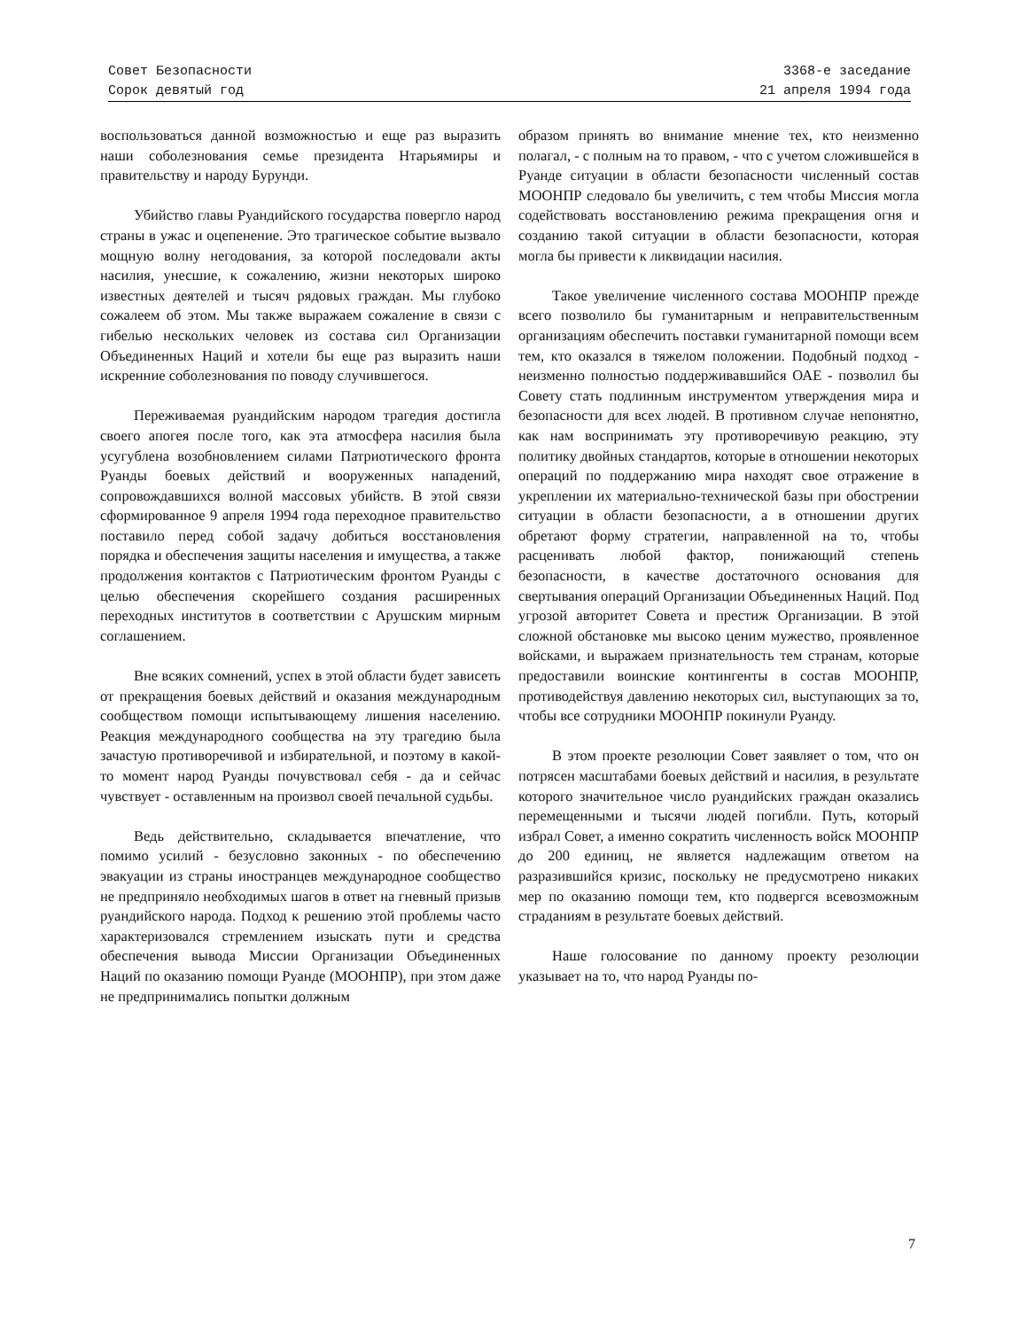Совет Безопасности 3368-е заседание
Сорок девятый год 21 апреля 1994 года
воспользоваться данной возможностью и еще раз выразить наши соболезнования семье президента Нтарьямиры и правительству и народу Бурунди.
Убийство главы Руандийского государства повергло народ страны в ужас и оцепенение. Это трагическое событие вызвало мощную волну негодования, за которой последовали акты насилия, унесшие, к сожалению, жизни некоторых широко известных деятелей и тысяч рядовых граждан. Мы глубоко сожалеем об этом. Мы также выражаем сожаление в связи с гибелью нескольких человек из состава сил Организации Объединенных Наций и хотели бы еще раз выразить наши искренние соболезнования по поводу случившегося.
Переживаемая руандийским народом трагедия достигла своего апогея после того, как эта атмосфера насилия была усугублена возобновлением силами Патриотического фронта Руанды боевых действий и вооруженных нападений, сопровождавшихся волной массовых убийств. В этой связи сформированное 9 апреля 1994 года переходное правительство поставило перед собой задачу добиться восстановления порядка и обеспечения защиты населения и имущества, а также продолжения контактов с Патриотическим фронтом Руанды с целью обеспечения скорейшего создания расширенных переходных институтов в соответствии с Арушским мирным соглашением.
Вне всяких сомнений, успех в этой области будет зависеть от прекращения боевых действий и оказания международным сообществом помощи испытывающему лишения населению. Реакция международного сообщества на эту трагедию была зачастую противоречивой и избирательной, и поэтому в какой-то момент народ Руанды почувствовал себя - да и сейчас чувствует - оставленным на произвол своей печальной судьбы.
Ведь действительно, складывается впечатление, что помимо усилий - безусловно законных - по обеспечению эвакуации из страны иностранцев международное сообщество не предприняло необходимых шагов в ответ на гневный призыв руандийского народа. Подход к решению этой проблемы часто характеризовался стремлением изыскать пути и средства обеспечения вывода Миссии Организации Объединенных Наций по оказанию помощи Руанде (МООНПР), при этом даже не предпринимались попытки должным
образом принять во внимание мнение тех, кто неизменно полагал, - с полным на то правом, - что с учетом сложившейся в Руанде ситуации в области безопасности численный состав МООНПР следовало бы увеличить, с тем чтобы Миссия могла содействовать восстановлению режима прекращения огня и созданию такой ситуации в области безопасности, которая могла бы привести к ликвидации насилия.
Такое увеличение численного состава МООНПР прежде всего позволило бы гуманитарным и неправительственным организациям обеспечить поставки гуманитарной помощи всем тем, кто оказался в тяжелом положении. Подобный подход - неизменно полностью поддерживавшийся ОАЕ - позволил бы Совету стать подлинным инструментом утверждения мира и безопасности для всех людей. В противном случае непонятно, как нам воспринимать эту противоречивую реакцию, эту политику двойных стандартов, которые в отношении некоторых операций по поддержанию мира находят свое отражение в укреплении их материально-технической базы при обострении ситуации в области безопасности, а в отношении других обретают форму стратегии, направленной на то, чтобы расценивать любой фактор, понижающий степень безопасности, в качестве достаточного основания для свертывания операций Организации Объединенных Наций. Под угрозой авторитет Совета и престиж Организации. В этой сложной обстановке мы высоко ценим мужество, проявленное войсками, и выражаем признательность тем странам, которые предоставили воинские контингенты в состав МООНПР, противодействуя давлению некоторых сил, выступающих за то, чтобы все сотрудники МООНПР покинули Руанду.
В этом проекте резолюции Совет заявляет о том, что он потрясен масштабами боевых действий и насилия, в результате которого значительное число руандийских граждан оказались перемещенными и тысячи людей погибли. Путь, который избрал Совет, а именно сократить численность войск МООНПР до 200 единиц, не является надлежащим ответом на разразившийся кризис, поскольку не предусмотрено никаких мер по оказанию помощи тем, кто подвергся всевозможным страданиям в результате боевых действий.
Наше голосование по данному проекту резолюции указывает на то, что народ Руанды по-
7